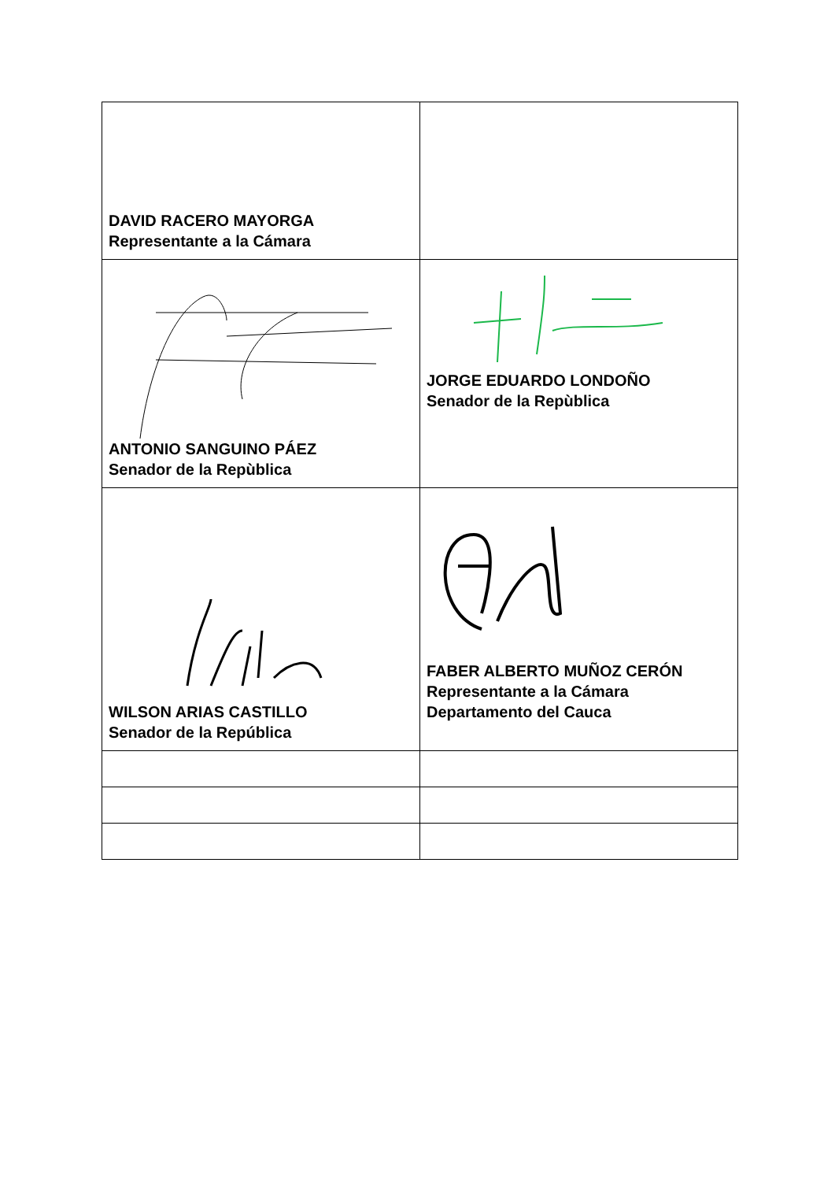| DAVID RACERO MAYORGA Representante a la Cámara | |
| ANTONIO SANGUINO PÁEZ Senador de la Repùblica | JORGE EDUARDO LONDOÑO Senador de la Repùblica |
| WILSON ARIAS CASTILLO Senador de la República | FABER ALBERTO MUÑOZ CERÓN Representante a la Cámara Departamento del Cauca |